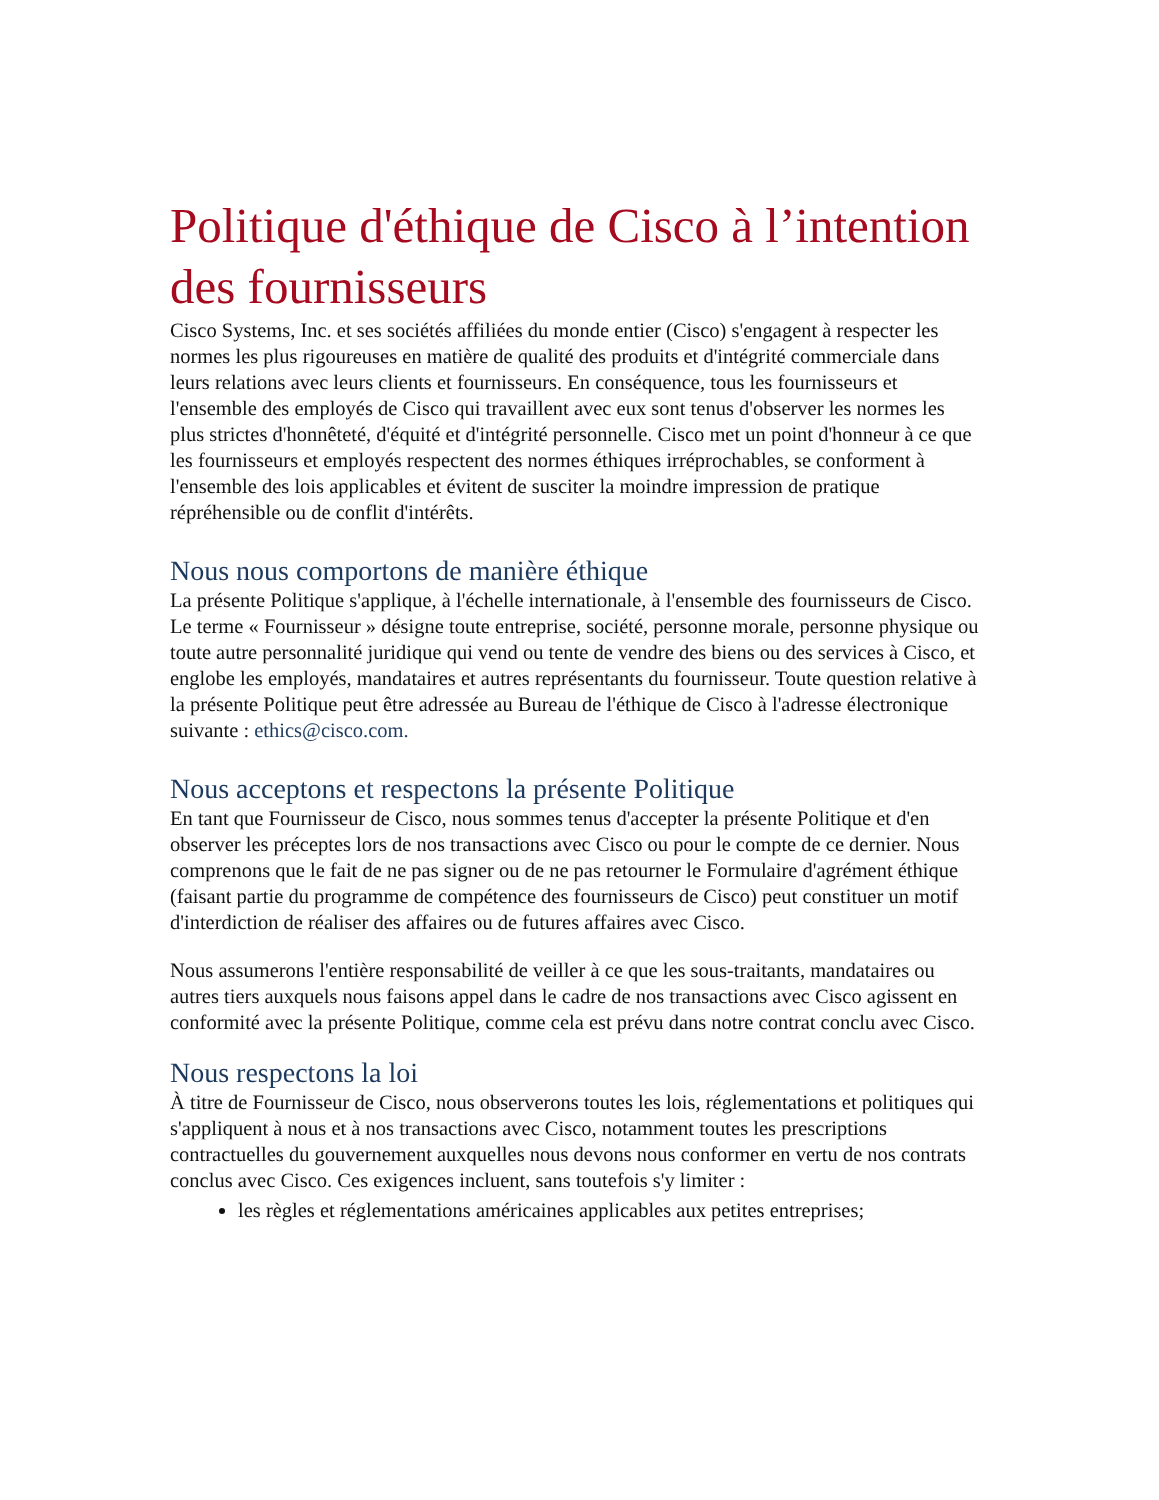Politique d'éthique de Cisco à l’intention des fournisseurs
Cisco Systems, Inc. et ses sociétés affiliées du monde entier (Cisco) s'engagent à respecter les normes les plus rigoureuses en matière de qualité des produits et d'intégrité commerciale dans leurs relations avec leurs clients et fournisseurs. En conséquence, tous les fournisseurs et l'ensemble des employés de Cisco qui travaillent avec eux sont tenus d'observer les normes les plus strictes d'honnêteté, d'équité et d'intégrité personnelle. Cisco met un point d'honneur à ce que les fournisseurs et employés respectent des normes éthiques irréprochables, se conforment à l'ensemble des lois applicables et évitent de susciter la moindre impression de pratique répréhensible ou de conflit d'intérêts.
Nous nous comportons de manière éthique
La présente Politique s'applique, à l'échelle internationale, à l'ensemble des fournisseurs de Cisco. Le terme « Fournisseur » désigne toute entreprise, société, personne morale, personne physique ou toute autre personnalité juridique qui vend ou tente de vendre des biens ou des services à Cisco, et englobe les employés, mandataires et autres représentants du fournisseur. Toute question relative à la présente Politique peut être adressée au Bureau de l'éthique de Cisco à l'adresse électronique suivante : ethics@cisco.com.
Nous acceptons et respectons la présente Politique
En tant que Fournisseur de Cisco, nous sommes tenus d'accepter la présente Politique et d'en observer les préceptes lors de nos transactions avec Cisco ou pour le compte de ce dernier. Nous comprenons que le fait de ne pas signer ou de ne pas retourner le Formulaire d'agrément éthique (faisant partie du programme de compétence des fournisseurs de Cisco) peut constituer un motif d'interdiction de réaliser des affaires ou de futures affaires avec Cisco.
Nous assumerons l'entière responsabilité de veiller à ce que les sous-traitants, mandataires ou autres tiers auxquels nous faisons appel dans le cadre de nos transactions avec Cisco agissent en conformité avec la présente Politique, comme cela est prévu dans notre contrat conclu avec Cisco.
Nous respectons la loi
À titre de Fournisseur de Cisco, nous observerons toutes les lois, réglementations et politiques qui s'appliquent à nous et à nos transactions avec Cisco, notamment toutes les prescriptions contractuelles du gouvernement auxquelles nous devons nous conformer en vertu de nos contrats conclus avec Cisco. Ces exigences incluent, sans toutefois s'y limiter :
les règles et réglementations américaines applicables aux petites entreprises;